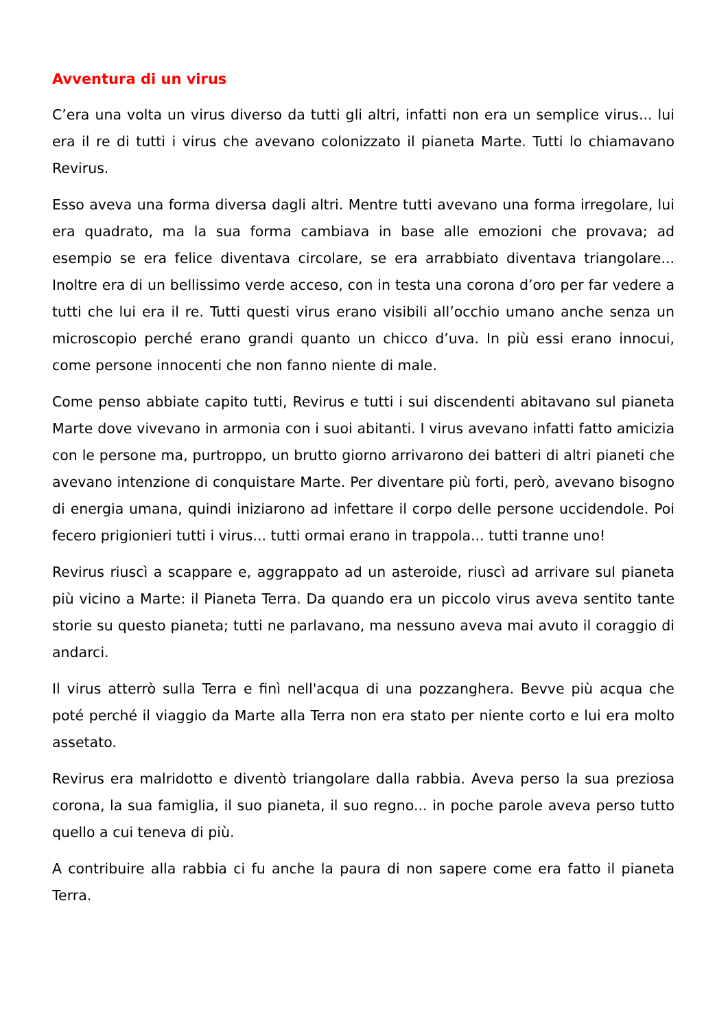Avventura di un virus
C’era una volta un virus diverso da tutti gli altri, infatti non era un semplice virus... lui era il re di tutti i virus che avevano colonizzato il pianeta Marte. Tutti lo chiamavano Revirus.
Esso aveva una forma diversa dagli altri. Mentre tutti avevano una forma irregolare, lui era quadrato, ma la sua forma cambiava in base alle emozioni che provava; ad esempio se era felice diventava circolare, se era arrabbiato diventava triangolare... Inoltre era di un bellissimo verde acceso, con in testa una corona d’oro per far vedere a tutti che lui era il re. Tutti questi virus erano visibili all’occhio umano anche senza un microscopio perché erano grandi quanto un chicco d’uva. In più essi erano innocui, come persone innocenti che non fanno niente di male.
Come penso abbiate capito tutti, Revirus e tutti i sui discendenti abitavano sul pianeta Marte dove vivevano in armonia con i suoi abitanti. I virus avevano infatti fatto amicizia con le persone ma, purtroppo, un brutto giorno arrivarono dei batteri di altri pianeti che avevano intenzione di conquistare Marte. Per diventare più forti, però, avevano bisogno di energia umana, quindi iniziarono ad infettare il corpo delle persone uccidendole. Poi fecero prigionieri tutti i virus... tutti ormai erano in trappola... tutti tranne uno!
Revirus riuscì a scappare e, aggrappato ad un asteroide, riuscì ad arrivare sul pianeta più vicino a Marte: il Pianeta Terra. Da quando era un piccolo virus aveva sentito tante storie su questo pianeta; tutti ne parlavano, ma nessuno aveva mai avuto il coraggio di andarci.
Il virus atterrò sulla Terra e finì nell'acqua di una pozzanghera. Bevve più acqua che poté perché il viaggio da Marte alla Terra non era stato per niente corto e lui era molto assetato.
Revirus era malridotto e diventò triangolare dalla rabbia. Aveva perso la sua preziosa corona, la sua famiglia, il suo pianeta, il suo regno... in poche parole aveva perso tutto quello a cui teneva di più.
A contribuire alla rabbia ci fu anche la paura di non sapere come era fatto il pianeta Terra.